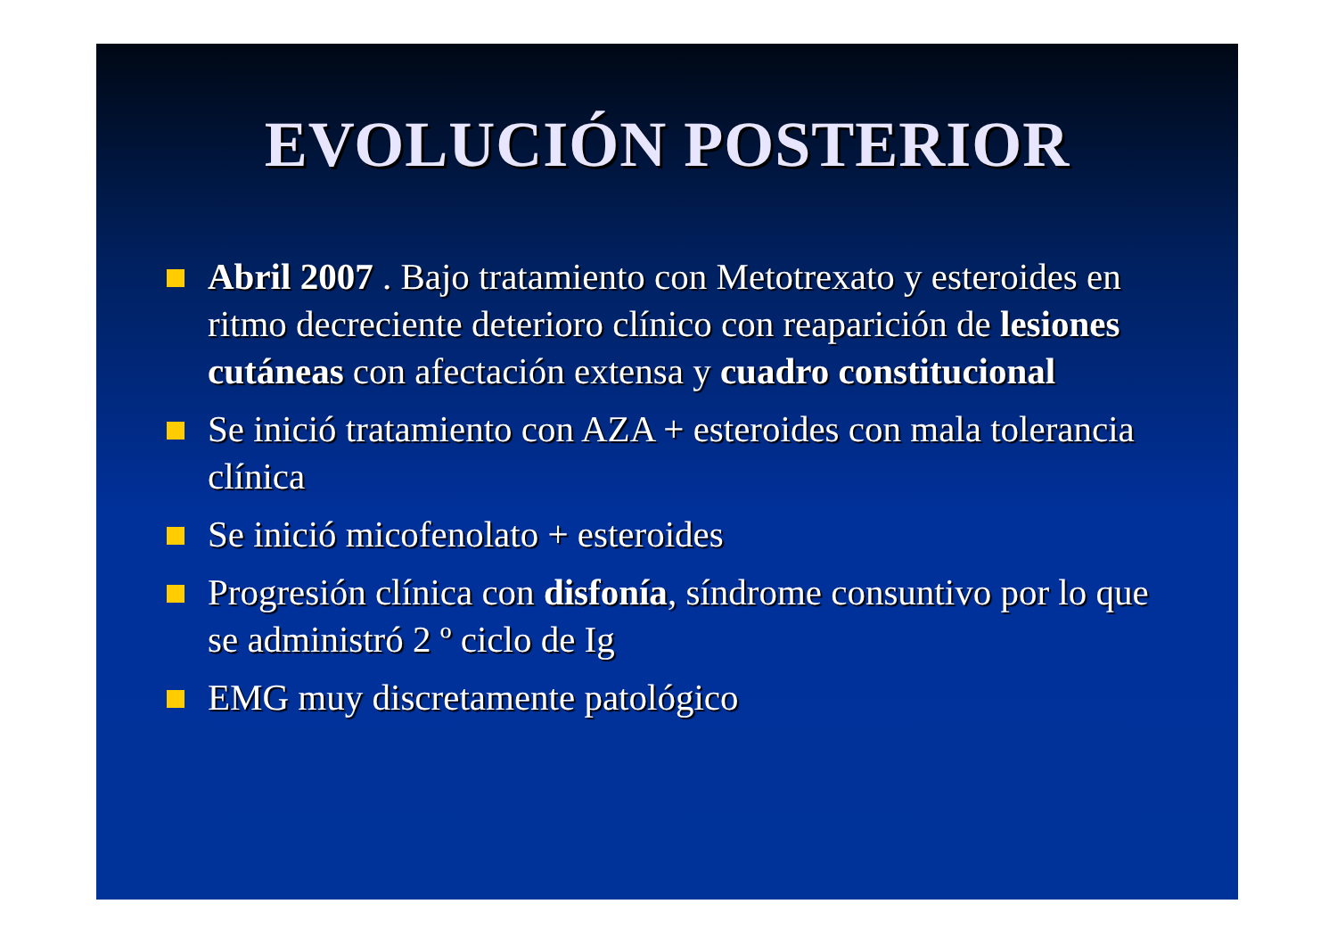EVOLUCIÓN POSTERIOR
Abril 2007 . Bajo tratamiento con Metotrexato y esteroides en ritmo decreciente deterioro clínico con reaparición de lesiones cutáneas con afectación extensa y cuadro constitucional
Se inició tratamiento con AZA + esteroides con mala tolerancia clínica
Se inició micofenolato + esteroides
Progresión clínica con disfonía, síndrome consuntivo por lo que se administró 2 º ciclo de Ig
EMG muy discretamente patológico